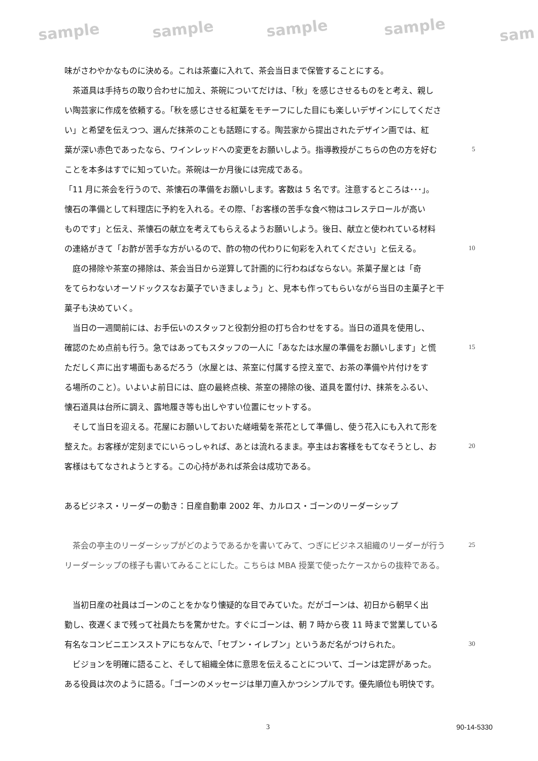sample sample sample sample sam
味がさわやかなものに決める。これは茶壷に入れて、茶会当日まで保管することにする。
　茶道具は手持ちの取り合わせに加え、茶碗についてだけは、「秋」を感じさせるものをと考え、親し
い陶芸家に作成を依頼する。「秋を感じさせる紅葉をモチーフにした目にも楽しいデザインにしてくださ
い」と希望を伝えつつ、選んだ抹茶のことも話題にする。陶芸家から提出されたデザイン画では、紅
葉が深い赤色であったなら、ワインレッドへの変更をお願いしよう。指導教授がこちらの色の方を好む 5
ことを本多はすでに知っていた。茶碗は一か月後には完成である。
「11 月に茶会を行うので、茶懐石の準備をお願いします。客数は 5 名です。注意するところは･･･」。
懐石の準備として料理店に予約を入れる。その際、「お客様の苦手な食べ物はコレステロールが高い
ものです」と伝え、茶懐石の献立を考えてもらえるようお願いしよう。後日、献立と使われている材料
の連絡がきて「お酢が苦手な方がいるので、酢の物の代わりに旬彩を入れてください」と伝える。 10
　庭の掃除や茶室の掃除は、茶会当日から逆算して計画的に行わねばならない。茶菓子屋とは「奇
をてらわないオーソドックスなお菓子でいきましょう」と、見本も作ってもらいながら当日の主菓子と干
菓子も決めていく。
　当日の一週間前には、お手伝いのスタッフと役割分担の打ち合わせをする。当日の道具を使用し、
確認のため点前も行う。急ではあってもスタッフの一人に「あなたは水屋の準備をお願いします」と慌 15
ただしく声に出す場面もあるだろう（水屋とは、茶室に付属する控え室で、お茶の準備や片付けをす
る場所のこと）。いよいよ前日には、庭の最終点検、茶室の掃除の後、道具を置付け、抹茶をふるい、
懐石道具は台所に調え、露地履き等も出しやすい位置にセットする。
　そして当日を迎える。花屋にお願いしておいた嵯峨菊を茶花として準備し、使う花入にも入れて形を
整えた。お客様が定刻までにいらっしゃれば、あとは流れるまま。亭主はお客様をもてなそうとし、お 20
客様はもてなされようとする。この心持があれば茶会は成功である。
あるビジネス・リーダーの動き：日産自動車 2002 年、カルロス・ゴーンのリーダーシップ
　茶会の亭主のリーダーシップがどのようであるかを書いてみて、つぎにビジネス組織のリーダーが行う 25
リーダーシップの様子も書いてみることにした。こちらは MBA 授業で使ったケースからの抜粋である。
　当初日産の社員はゴーンのことをかなり懐疑的な目でみていた。だがゴーンは、初日から朝早く出
勤し、夜遅くまで残って社員たちを驚かせた。すぐにゴーンは、朝 7 時から夜 11 時まで営業している
有名なコンビニエンスストアにちなんで、「セブン・イレブン」というあだ名がつけられた。 30
　ビジョンを明確に語ること、そして組織全体に意思を伝えることについて、ゴーンは定評があった。
ある役員は次のように語る。「ゴーンのメッセージは単刀直入かつシンプルです。優先順位も明快です。
3 90-14-5330